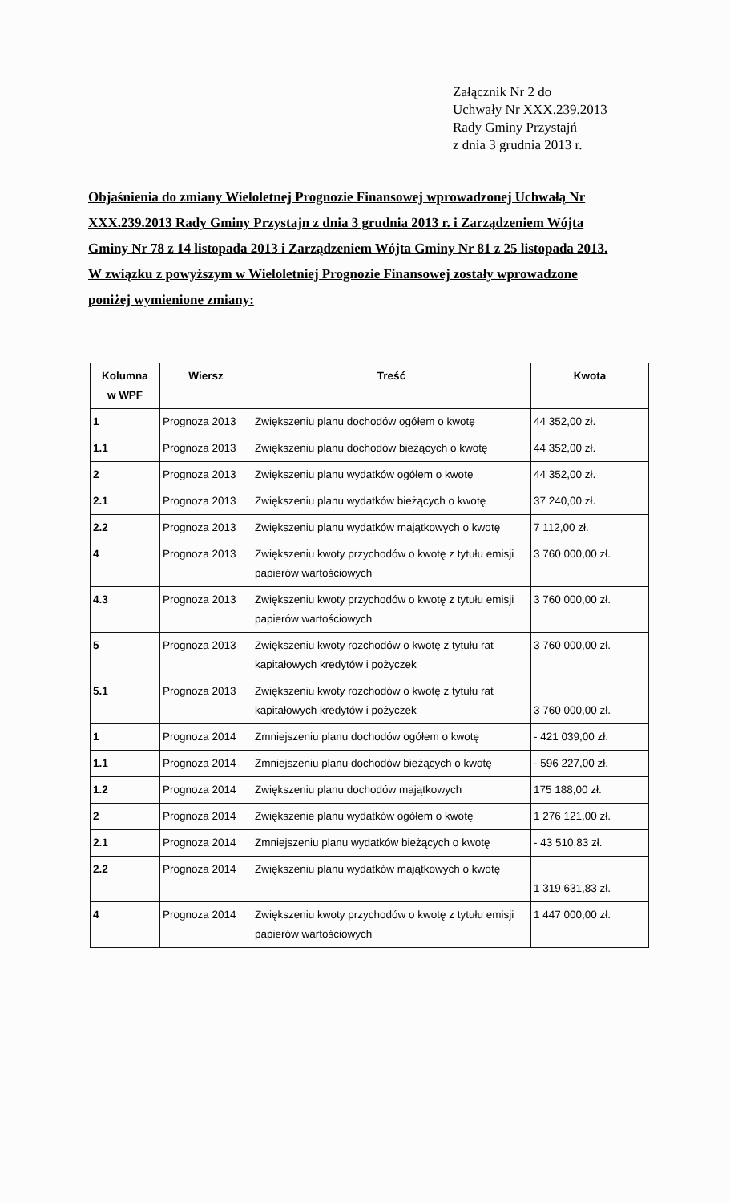Załącznik Nr 2 do
Uchwały Nr XXX.239.2013
Rady Gminy Przystajń
z dnia 3 grudnia 2013 r.
Objaśnienia do zmiany Wieloletnej Prognozie Finansowej wprowadzonej Uchwałą Nr XXX.239.2013 Rady Gminy Przystajn z dnia 3 grudnia 2013 r. i Zarządzeniem Wójta Gminy Nr 78 z 14 listopada 2013 i Zarządzeniem Wójta Gminy Nr 81 z 25 listopada 2013.
W związku z powyższym w Wieloletniej Prognozie Finansowej zostały wprowadzone poniżej wymienione zmiany:
| Kolumna w WPF | Wiersz | Treść | Kwota |
| --- | --- | --- | --- |
| 1 | Prognoza 2013 | Zwiększeniu planu dochodów ogółem o kwotę | 44 352,00 zł. |
| 1.1 | Prognoza 2013 | Zwiększeniu planu dochodów bieżących o kwotę | 44 352,00 zł. |
| 2 | Prognoza 2013 | Zwiększeniu planu wydatków ogółem o kwotę | 44 352,00 zł. |
| 2.1 | Prognoza 2013 | Zwiększeniu planu wydatków bieżących o kwotę | 37 240,00 zł. |
| 2.2 | Prognoza 2013 | Zwiększeniu planu wydatków majątkowych o kwotę | 7 112,00 zł. |
| 4 | Prognoza 2013 | Zwiększeniu kwoty przychodów o kwotę z tytułu emisji papierów wartościowych | 3 760 000,00 zł. |
| 4.3 | Prognoza 2013 | Zwiększeniu kwoty przychodów o kwotę z tytułu emisji papierów wartościowych | 3 760 000,00 zł. |
| 5 | Prognoza 2013 | Zwiększeniu kwoty rozchodów o kwotę z tytułu rat kapitałowych kredytów i pożyczek | 3 760 000,00 zł. |
| 5.1 | Prognoza 2013 | Zwiększeniu kwoty rozchodów o kwotę z tytułu rat kapitałowych kredytów i pożyczek | 3 760 000,00 zł. |
| 1 | Prognoza 2014 | Zmniejszeniu planu dochodów ogółem o kwotę | - 421 039,00 zł. |
| 1.1 | Prognoza 2014 | Zmniejszeniu planu dochodów bieżących o kwotę | - 596 227,00 zł. |
| 1.2 | Prognoza 2014 | Zwiększeniu planu dochodów majątkowych | 175 188,00 zł. |
| 2 | Prognoza 2014 | Zwiększenie planu wydatków ogółem o kwotę | 1 276 121,00 zł. |
| 2.1 | Prognoza 2014 | Zmniejszeniu planu wydatków bieżących o kwotę | - 43 510,83 zł. |
| 2.2 | Prognoza 2014 | Zwiększeniu planu wydatków majątkowych o kwotę | 1 319 631,83 zł. |
| 4 | Prognoza 2014 | Zwiększeniu kwoty przychodów o kwotę z tytułu emisji papierów wartościowych | 1 447 000,00 zł. |